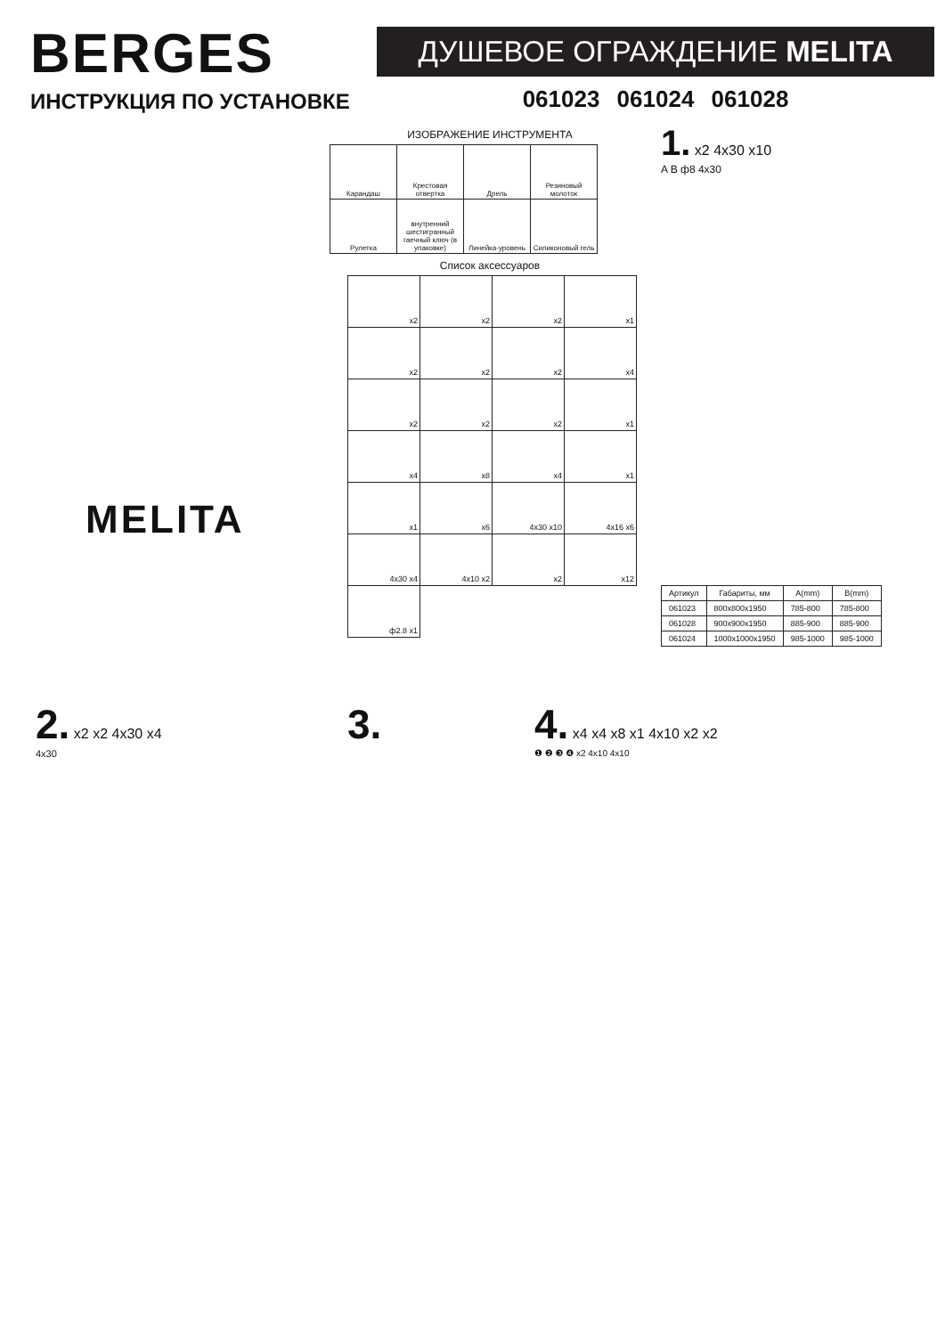BERGES
ИНСТРУКЦИЯ ПО УСТАНОВКЕ
ДУШЕВОЕ ОГРАЖДЕНИЕ MELITA
061023 061024 061028
MELITA
ИЗОБРАЖЕНИЕ ИНСТРУМЕНТА
| Карандаш | Крестовая отвертка | Дрель | Резиновый молоток |
| Рулетка | внутренний шестигранный гаечный ключ (в упаковке) | Линейка-уровень | Силиконовый гель |
Список аксессуаров
| x2 | x2 | x2 | x1 |
| x2 | x2 | x2 | x4 |
| x2 | x2 | x2 | x1 |
| x4 | x8 | x4 | x1 |
| x1 | x6 | 4x30 x10 | 4x16 x6 |
| 4x30 x4 | 4x10 x2 | x2 | x12 |
| ф2.8 x1 | | | |
1. x2 4x30 x10
A B ф8 4x30
| Артикул | Габариты, мм | A(mm) | B(mm) |
| --- | --- | --- | --- |
| 061023 | 800x800x1950 | 785-800 | 785-800 |
| 061028 | 900x900x1950 | 885-900 | 885-900 |
| 061024 | 1000x1000x1950 | 985-1000 | 985-1000 |
2. x2 x2 4x30 x4
4x30
3. 4. x4 x4 x8 x1 4x10 x2 x2
❶ ❷ ❸ ❹ x2 4x10 4x10